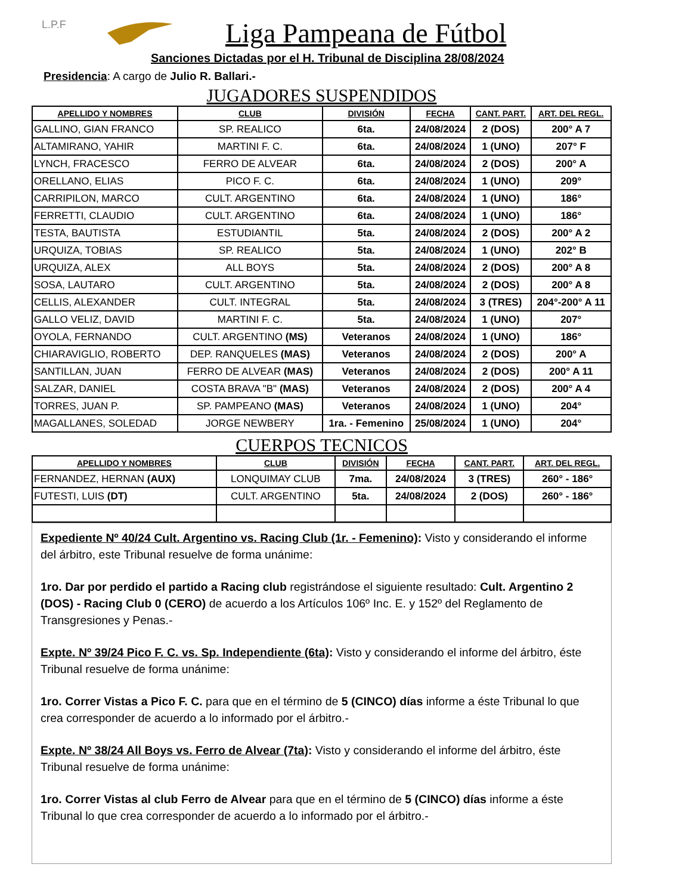L.P.F
Liga Pampeana de Fútbol
Sanciones Dictadas por el H. Tribunal de Disciplina 28/08/2024
Presidencia: A cargo de Julio R. Ballari.-
JUGADORES SUSPENDIDOS
| APELLIDO Y NOMBRES | CLUB | DIVISIÓN | FECHA | CANT. PART. | ART. DEL REGL. |
| --- | --- | --- | --- | --- | --- |
| GALLINO, GIAN FRANCO | SP. REALICO | 6ta. | 24/08/2024 | 2 (DOS) | 200° A 7 |
| ALTAMIRANO, YAHIR | MARTINI F. C. | 6ta. | 24/08/2024 | 1 (UNO) | 207° F |
| LYNCH, FRACESCO | FERRO DE ALVEAR | 6ta. | 24/08/2024 | 2 (DOS) | 200° A |
| ORELLANO, ELIAS | PICO F. C. | 6ta. | 24/08/2024 | 1 (UNO) | 209° |
| CARRIPILON, MARCO | CULT. ARGENTINO | 6ta. | 24/08/2024 | 1 (UNO) | 186° |
| FERRETTI, CLAUDIO | CULT. ARGENTINO | 6ta. | 24/08/2024 | 1 (UNO) | 186° |
| TESTA, BAUTISTA | ESTUDIANTIL | 5ta. | 24/08/2024 | 2 (DOS) | 200° A 2 |
| URQUIZA, TOBIAS | SP. REALICO | 5ta. | 24/08/2024 | 1 (UNO) | 202° B |
| URQUIZA, ALEX | ALL BOYS | 5ta. | 24/08/2024 | 2 (DOS) | 200° A 8 |
| SOSA, LAUTARO | CULT. ARGENTINO | 5ta. | 24/08/2024 | 2 (DOS) | 200° A 8 |
| CELLIS, ALEXANDER | CULT. INTEGRAL | 5ta. | 24/08/2024 | 3 (TRES) | 204°-200° A 11 |
| GALLO VELIZ, DAVID | MARTINI F. C. | 5ta. | 24/08/2024 | 1 (UNO) | 207° |
| OYOLA, FERNANDO | CULT. ARGENTINO (MS) | Veteranos | 24/08/2024 | 1 (UNO) | 186° |
| CHIARAVIGLIO, ROBERTO | DEP. RANQUELES (MAS) | Veteranos | 24/08/2024 | 2 (DOS) | 200° A |
| SANTILLAN, JUAN | FERRO DE ALVEAR (MAS) | Veteranos | 24/08/2024 | 2 (DOS) | 200° A 11 |
| SALZAR, DANIEL | COSTA BRAVA "B" (MAS) | Veteranos | 24/08/2024 | 2 (DOS) | 200° A 4 |
| TORRES, JUAN P. | SP. PAMPEANO (MAS) | Veteranos | 24/08/2024 | 1 (UNO) | 204° |
| MAGALLANES, SOLEDAD | JORGE NEWBERY | 1ra. - Femenino | 25/08/2024 | 1 (UNO) | 204° |
CUERPOS TECNICOS
| APELLIDO Y NOMBRES | CLUB | DIVISIÓN | FECHA | CANT. PART. | ART. DEL REGL. |
| --- | --- | --- | --- | --- | --- |
| FERNANDEZ, HERNAN (AUX) | LONQUIMAY CLUB | 7ma. | 24/08/2024 | 3 (TRES) | 260° - 186° |
| FUTESTI, LUIS (DT) | CULT. ARGENTINO | 5ta. | 24/08/2024 | 2 (DOS) | 260° - 186° |
Expediente Nº 40/24 Cult. Argentino vs. Racing Club (1r. - Femenino): Visto y considerando el informe del árbitro, este Tribunal resuelve de forma unánime:
1ro. Dar por perdido el partido a Racing club registrándose el siguiente resultado: Cult. Argentino 2 (DOS) - Racing Club 0 (CERO) de acuerdo a los Artículos 106º Inc. E. y 152º del Reglamento de Transgresiones y Penas.-
Expte. Nº 39/24 Pico F. C. vs. Sp. Independiente (6ta): Visto y considerando el informe del árbitro, éste Tribunal resuelve de forma unánime:
1ro. Correr Vistas a Pico F. C. para que en el término de 5 (CINCO) días informe a éste Tribunal lo que crea corresponder de acuerdo a lo informado por el árbitro.-
Expte. Nº 38/24 All Boys vs. Ferro de Alvear (7ta): Visto y considerando el informe del árbitro, éste Tribunal resuelve de forma unánime:
1ro. Correr Vistas al club Ferro de Alvear para que en el término de 5 (CINCO) días informe a éste Tribunal lo que crea corresponder de acuerdo a lo informado por el árbitro.-